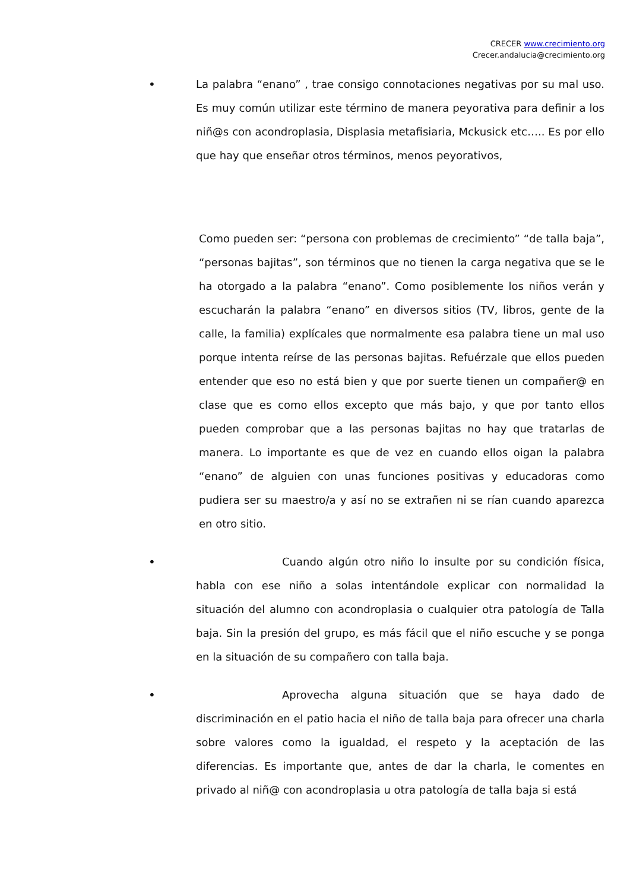CRECER www.crecimiento.org
Crecer.andalucia@crecimiento.org
• La palabra “enano” , trae consigo connotaciones negativas por su mal uso. Es muy común utilizar este término de manera peyorativa para definir a los niñ@s con acondroplasia, Displasia metafisiaria, Mckusick etc….. Es por ello que hay que enseñar otros términos, menos peyorativos,
Como pueden ser: “persona con problemas de crecimiento” “de talla baja”, “personas bajitas”, son términos que no tienen la carga negativa que se le ha otorgado a la palabra “enano”. Como posiblemente los niños verán y escucharán la palabra “enano” en diversos sitios (TV, libros, gente de la calle, la familia) explícales que normalmente esa palabra tiene un mal uso porque intenta reírse de las personas bajitas. Refuérzale que ellos pueden entender que eso no está bien y que por suerte tienen un compañer@ en clase que es como ellos excepto que más bajo, y que por tanto ellos pueden comprobar que a las personas bajitas no hay que tratarlas de manera. Lo importante es que de vez en cuando ellos oigan la palabra “enano” de alguien con unas funciones positivas y educadoras como pudiera ser su maestro/a y así no se extrañen ni se rían cuando aparezca en otro sitio.
• Cuando algún otro niño lo insulte por su condición física, habla con ese niño a solas intentándole explicar con normalidad la situación del alumno con acondroplasia o cualquier otra patología de Talla baja. Sin la presión del grupo, es más fácil que el niño escuche y se ponga en la situación de su compañero con talla baja.
• Aprovecha alguna situación que se haya dado de discriminación en el patio hacia el niño de talla baja para ofrecer una charla sobre valores como la igualdad, el respeto y la aceptación de las diferencias. Es importante que, antes de dar la charla, le comentes en privado al niñ@ con acondroplasia u otra patología de talla baja si está